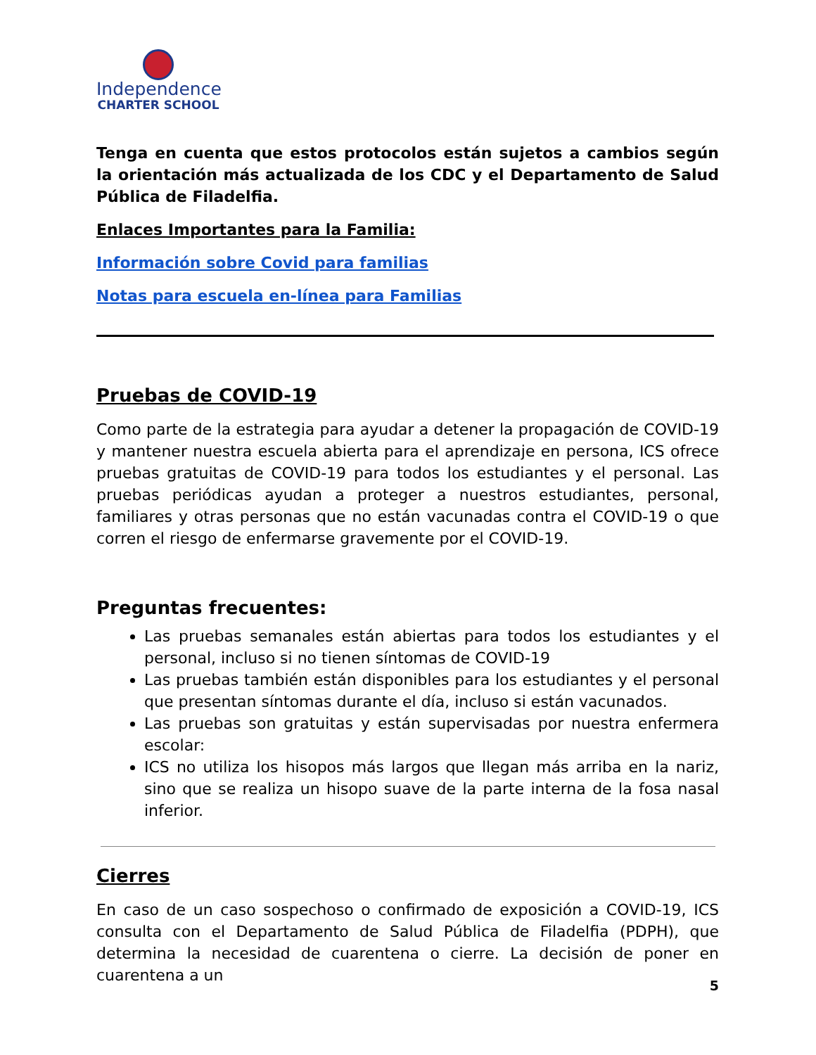Independence
CHARTER SCHOOL
Tenga en cuenta que estos protocolos están sujetos a cambios según la orientación más actualizada de los CDC y el Departamento de Salud Pública de Filadelfia.
Enlaces Importantes para la Familia:
Información sobre Covid para familias
Notas para escuela en-línea para Familias
Pruebas de COVID-19
Como parte de la estrategia para ayudar a detener la propagación de COVID-19 y mantener nuestra escuela abierta para el aprendizaje en persona, ICS ofrece pruebas gratuitas de COVID-19 para todos los estudiantes y el personal. Las pruebas periódicas ayudan a proteger a nuestros estudiantes, personal, familiares y otras personas que no están vacunadas contra el COVID-19 o que corren el riesgo de enfermarse gravemente por el COVID-19.
Preguntas frecuentes:
Las pruebas semanales están abiertas para todos los estudiantes y el personal, incluso si no tienen síntomas de COVID-19
Las pruebas también están disponibles para los estudiantes y el personal que presentan síntomas durante el día, incluso si están vacunados.
Las pruebas son gratuitas y están supervisadas por nuestra enfermera escolar:
ICS no utiliza los hisopos más largos que llegan más arriba en la nariz, sino que se realiza un hisopo suave de la parte interna de la fosa nasal inferior.
Cierres
En caso de un caso sospechoso o confirmado de exposición a COVID-19, ICS consulta con el Departamento de Salud Pública de Filadelfia (PDPH), que determina la necesidad de cuarentena o cierre. La decisión de poner en cuarentena a un
5